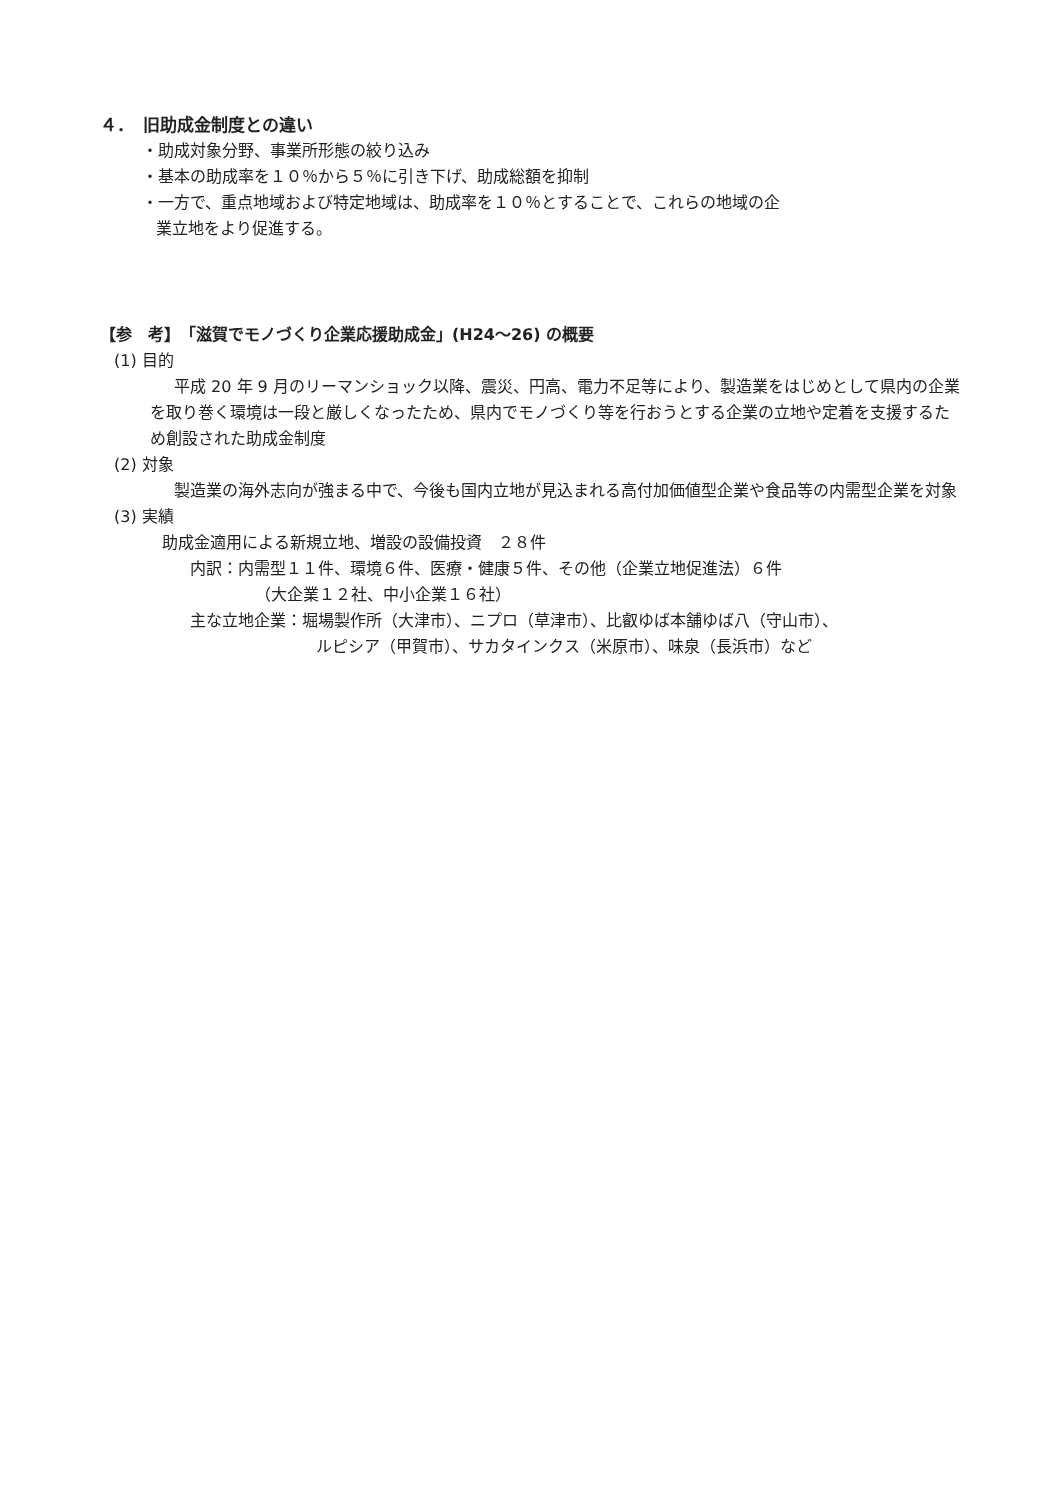４．　旧助成金制度との違い
・助成対象分野、事業所形態の絞り込み
・基本の助成率を１０％から５％に引き下げ、助成総額を抑制
・一方で、重点地域および特定地域は、助成率を１０％とすることで、これらの地域の企
業立地をより促進する。
【参　考】　「滋賀でモノづくり企業応援助成金」(H24～26) の概要
(1) 目的
平成 20 年 9 月のリーマンショック以降、震災、円高、電力不足等により、製造業をはじめとして県内の企業を取り巻く環境は一段と厳しくなったため、県内でモノづくり等を行おうとする企業の立地や定着を支援するため創設された助成金制度
(2) 対象
製造業の海外志向が強まる中で、今後も国内立地が見込まれる高付加価値型企業や食品等の内需型企業を対象
(3) 実績
助成金適用による新規立地、増設の設備投資　２８件
内訳：内需型１１件、環境６件、医療・健康５件、その他（企業立地促進法）６件
（大企業１２社、中小企業１６社）
主な立地企業：堀場製作所（大津市）、ニプロ（草津市）、比叡ゆば本舗ゆば八（守山市）、
ルピシア（甲賀市）、サカタインクス（米原市）、味泉（長浜市）など